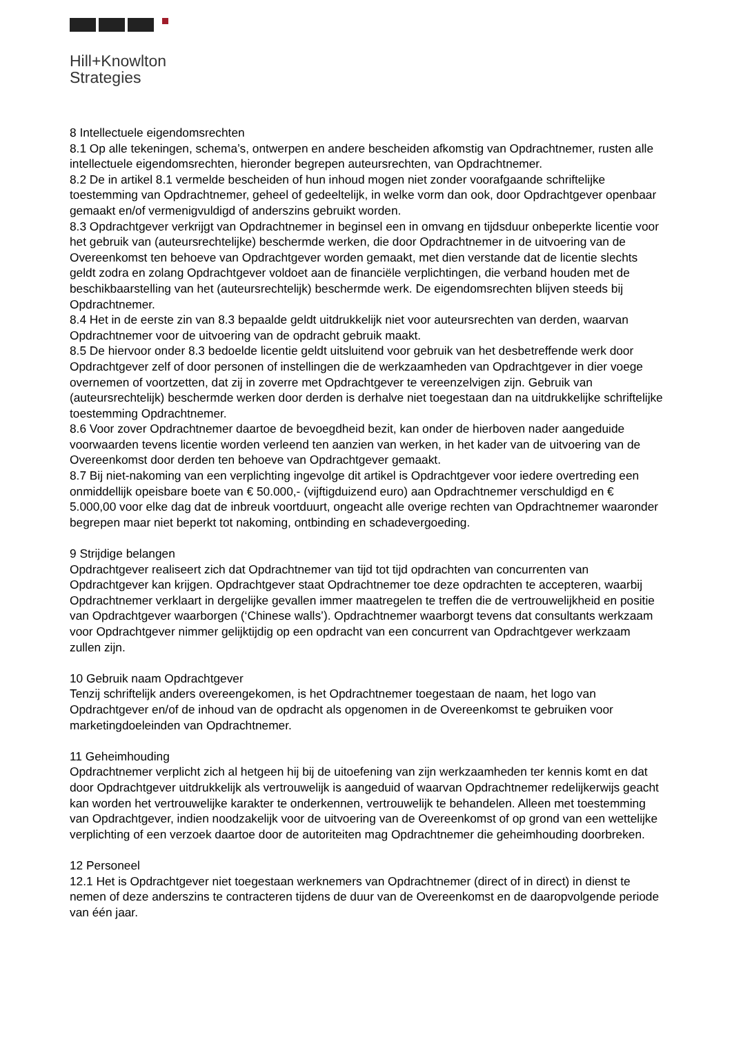Hill+Knowlton
Strategies
8 Intellectuele eigendomsrechten
8.1 Op alle tekeningen, schema’s, ontwerpen en andere bescheiden afkomstig van Opdrachtnemer, rusten alle intellectuele eigendomsrechten, hieronder begrepen auteursrechten, van Opdrachtnemer.
8.2 De in artikel 8.1 vermelde bescheiden of hun inhoud mogen niet zonder voorafgaande schriftelijke toestemming van Opdrachtnemer, geheel of gedeeltelijk, in welke vorm dan ook, door Opdrachtgever openbaar gemaakt en/of vermenigvuldigd of anderszins gebruikt worden.
8.3 Opdrachtgever verkrijgt van Opdrachtnemer in beginsel een in omvang en tijdsduur onbeperkte licentie voor het gebruik van (auteursrechtelijke) beschermde werken, die door Opdrachtnemer in de uitvoering van de Overeenkomst ten behoeve van Opdrachtgever worden gemaakt, met dien verstande dat de licentie slechts geldt zodra en zolang Opdrachtgever voldoet aan de financiële verplichtingen, die verband houden met de beschikbaarstelling van het (auteursrechtelijk) beschermde werk. De eigendomsrechten blijven steeds bij Opdrachtnemer.
8.4 Het in de eerste zin van 8.3 bepaalde geldt uitdrukkelijk niet voor auteursrechten van derden, waarvan Opdrachtnemer voor de uitvoering van de opdracht gebruik maakt.
8.5 De hiervoor onder 8.3 bedoelde licentie geldt uitsluitend voor gebruik van het desbetreffende werk door Opdrachtgever zelf of door personen of instellingen die de werkzaamheden van Opdrachtgever in dier voege overnemen of voortzetten, dat zij in zoverre met Opdrachtgever te vereenzelvigen zijn. Gebruik van (auteursrechtelijk) beschermde werken door derden is derhalve niet toegestaan dan na uitdrukkelijke schriftelijke toestemming Opdrachtnemer.
8.6 Voor zover Opdrachtnemer daartoe de bevoegdheid bezit, kan onder de hierboven nader aangeduide voorwaarden tevens licentie worden verleend ten aanzien van werken, in het kader van de uitvoering van de Overeenkomst door derden ten behoeve van Opdrachtgever gemaakt.
8.7 Bij niet-nakoming van een verplichting ingevolge dit artikel is Opdrachtgever voor iedere overtreding een onmiddellijk opeisbare boete van € 50.000,- (vijftigduizend euro) aan Opdrachtnemer verschuldigd en € 5.000,00 voor elke dag dat de inbreuk voortduurt, ongeacht alle overige rechten van Opdrachtnemer waaronder begrepen maar niet beperkt tot nakoming, ontbinding en schadevergoeding.
9 Strijdige belangen
Opdrachtgever realiseert zich dat Opdrachtnemer van tijd tot tijd opdrachten van concurrenten van Opdrachtgever kan krijgen. Opdrachtgever staat Opdrachtnemer toe deze opdrachten te accepteren, waarbij Opdrachtnemer verklaart in dergelijke gevallen immer maatregelen te treffen die de vertrouwelijkheid en positie van Opdrachtgever waarborgen (‘Chinese walls’). Opdrachtnemer waarborgt tevens dat consultants werkzaam voor Opdrachtgever nimmer gelijktijdig op een opdracht van een concurrent van Opdrachtgever werkzaam zullen zijn.
10 Gebruik naam Opdrachtgever
Tenzij schriftelijk anders overeengekomen, is het Opdrachtnemer toegestaan de naam, het logo van Opdrachtgever en/of de inhoud van de opdracht als opgenomen in de Overeenkomst te gebruiken voor marketingdoeleinden van Opdrachtnemer.
11 Geheimhouding
Opdrachtnemer verplicht zich al hetgeen hij bij de uitoefening van zijn werkzaamheden ter kennis komt en dat door Opdrachtgever uitdrukkelijk als vertrouwelijk is aangeduid of waarvan Opdrachtnemer redelijkerwijs geacht kan worden het vertrouwelijke karakter te onderkennen, vertrouwelijk te behandelen. Alleen met toestemming van Opdrachtgever, indien noodzakelijk voor de uitvoering van de Overeenkomst of op grond van een wettelijke verplichting of een verzoek daartoe door de autoriteiten mag Opdrachtnemer die geheimhouding doorbreken.
12 Personeel
12.1 Het is Opdrachtgever niet toegestaan werknemers van Opdrachtnemer (direct of in direct) in dienst te nemen of deze anderszins te contracteren tijdens de duur van de Overeenkomst en de daaropvolgende periode van één jaar.